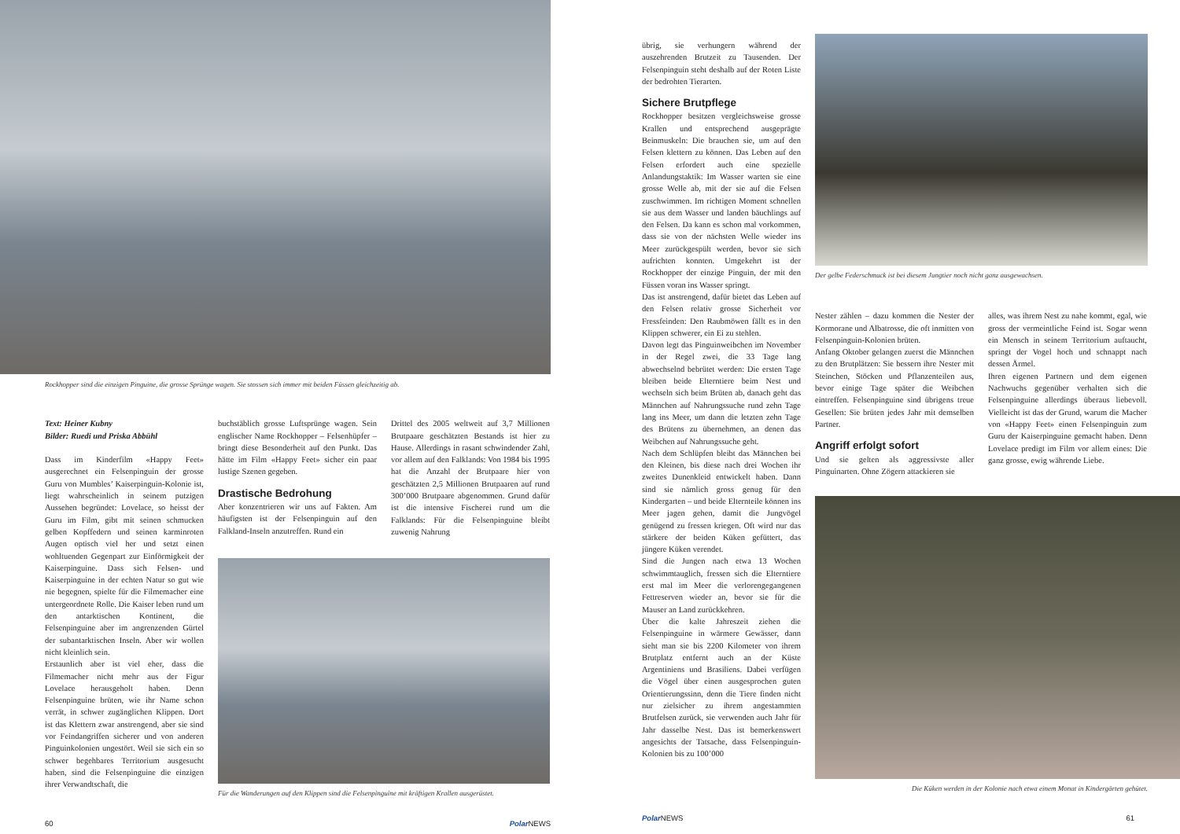Rockhopper sind die einzigen Pinguine, die grosse Sprünge wagen. Sie stossen sich immer mit beiden Füssen gleichzeitig ab.
Text: Heiner Kubny
Bilder: Ruedi und Priska Abbühl
Dass im Kinderfilm «Happy Feet» ausgerechnet ein Felsenpinguin der grosse Guru von Mumbles’ Kaiserpinguin-Kolonie ist, liegt wahrscheinlich in seinem putzigen Aussehen begründet: Lovelace, so heisst der Guru im Film, gibt mit seinen schmucken gelben Kopffedern und seinen karminroten Augen optisch viel her und setzt einen wohltuenden Gegenpart zur Einförmigkeit der Kaiserpinguine. Dass sich Felsen- und Kaiserpinguine in der echten Natur so gut wie nie begegnen, spielte für die Filmemacher eine untergeordnete Rolle. Die Kaiser leben rund um den antarktischen Kontinent, die Felsenpinguine aber im angrenzenden Gürtel der subantarktischen Inseln. Aber wir wollen nicht kleinlich sein.
Erstaunlich aber ist viel eher, dass die Filmemacher nicht mehr aus der Figur Lovelace herausgeholt haben. Denn Felsenpinguine brüten, wie ihr Name schon verrät, in schwer zugänglichen Klippen. Dort ist das Klettern zwar anstrengend, aber sie sind vor Feindangriffen sicherer und von anderen Pinguinkolonien ungestört. Weil sie sich ein so schwer begehbares Territorium ausgesucht haben, sind die Felsenpinguine die einzigen ihrer Verwandtschaft, die
buchstäblich grosse Luftsprünge wagen. Sein englischer Name Rockhopper – Felsenhüpfer – bringt diese Besonderheit auf den Punkt. Das hätte im Film «Happy Feet» sicher ein paar lustige Szenen gegeben.
Drastische Bedrohung
Aber konzentrieren wir uns auf Fakten. Am häufigsten ist der Felsenpinguin auf den Falkland-Inseln anzutreffen. Rund ein
Drittel des 2005 weltweit auf 3,7 Millionen Brutpaare geschätzten Bestands ist hier zu Hause. Allerdings in rasant schwindender Zahl, vor allem auf den Falklands: Von 1984 bis 1995 hat die Anzahl der Brutpaare hier von geschätzten 2,5 Millionen Brutpaaren auf rund 300’000 Brutpaare abgenommen. Grund dafür ist die intensive Fischerei rund um die Falklands: Für die Felsenpinguine bleibt zuwenig Nahrung
Für die Wanderungen auf den Klippen sind die Felsenpinguine mit kräftigen Krallen ausgerüstet.
60 Polar NEWS
übrig, sie verhungern während der auszehrenden Brutzeit zu Tausenden. Der Felsenpinguin steht deshalb auf der Roten Liste der bedrohten Tierarten.
Sichere Brutpflege
Rockhopper besitzen vergleichsweise grosse Krallen und entsprechend ausgeprägte Beinmuskeln: Die brauchen sie, um auf den Felsen klettern zu können. Das Leben auf den Felsen erfordert auch eine spezielle Anlandungstaktik: Im Wasser warten sie eine grosse Welle ab, mit der sie auf die Felsen zuschwimmen. Im richtigen Moment schnellen sie aus dem Wasser und landen bäuchlings auf den Felsen. Da kann es schon mal vorkommen, dass sie von der nächsten Welle wieder ins Meer zurückgespült werden, bevor sie sich aufrichten konnten. Umgekehrt ist der Rockhopper der einzige Pinguin, der mit den Füssen voran ins Wasser springt.
Das ist anstrengend, dafür bietet das Leben auf den Felsen relativ grosse Sicherheit vor Fressfeinden: Den Raubmöwen fällt es in den Klippen schwerer, ein Ei zu stehlen.
Davon legt das Pinguinweibchen im November in der Regel zwei, die 33 Tage lang abwechselnd bebrütet werden: Die ersten Tage bleiben beide Elterntiere beim Nest und wechseln sich beim Brüten ab, danach geht das Männchen auf Nahrungssuche rund zehn Tage lang ins Meer, um dann die letzten zehn Tage des Brütens zu übernehmen, an denen das Weibchen auf Nahrungssuche geht.
Nach dem Schlüpfen bleibt das Männchen bei den Kleinen, bis diese nach drei Wochen ihr zweites Dunenkleid entwickelt haben. Dann sind sie nämlich gross genug für den Kindergarten – und beide Elternteile können ins Meer jagen gehen, damit die Jungvögel genügend zu fressen kriegen. Oft wird nur das stärkere der beiden Küken gefüttert, das jüngere Küken verendet.
Sind die Jungen nach etwa 13 Wochen schwimmtauglich, fressen sich die Elterntiere erst mal im Meer die verlorengegangenen Fettreserven wieder an, bevor sie für die Mauser an Land zurückkehren.
Über die kalte Jahreszeit ziehen die Felsenpinguine in wärmere Gewässer, dann sieht man sie bis 2200 Kilometer von ihrem Brutplatz entfernt auch an der Küste Argentiniens und Brasiliens. Dabei verfügen die Vögel über einen ausgesprochen guten Orientierungssinn, denn die Tiere finden nicht nur zielsicher zu ihrem angestammten Brutfelsen zurück, sie verwenden auch Jahr für Jahr dasselbe Nest. Das ist bemerkenswert angesichts der Tatsache, dass Felsenpinguin-Kolonien bis zu 100’000
Der gelbe Federschmuck ist bei diesem Jungtier noch nicht ganz ausgewachsen.
Nester zählen – dazu kommen die Nester der Kormorane und Albatrosse, die oft inmitten von Felsenpinguin-Kolonien brüten.
Anfang Oktober gelangen zuerst die Männchen zu den Brutplätzen: Sie bessern ihre Nester mit Steinchen, Stöcken und Pflanzenteilen aus, bevor einige Tage später die Weibchen eintreffen. Felsenpinguine sind übrigens treue Gesellen: Sie brüten jedes Jahr mit demselben Partner.
Angriff erfolgt sofort
Und sie gelten als aggressivste aller Pinguinarten. Ohne Zögern attackieren sie
alles, was ihrem Nest zu nahe kommt, egal, wie gross der vermeintliche Feind ist. Sogar wenn ein Mensch in seinem Territorium auftaucht, springt der Vogel hoch und schnappt nach dessen Ärmel.
Ihren eigenen Partnern und dem eigenen Nachwuchs gegenüber verhalten sich die Felsenpinguine allerdings überaus liebevoll. Vielleicht ist das der Grund, warum die Macher von «Happy Feet» einen Felsenpinguin zum Guru der Kaiserpinguine gemacht haben. Denn Lovelace predigt im Film vor allem eines: Die ganz grosse, ewig währende Liebe.
Die Küken werden in der Kolonie nach etwa einem Monat in Kindergärten gehütet.
Polar NEWS 61